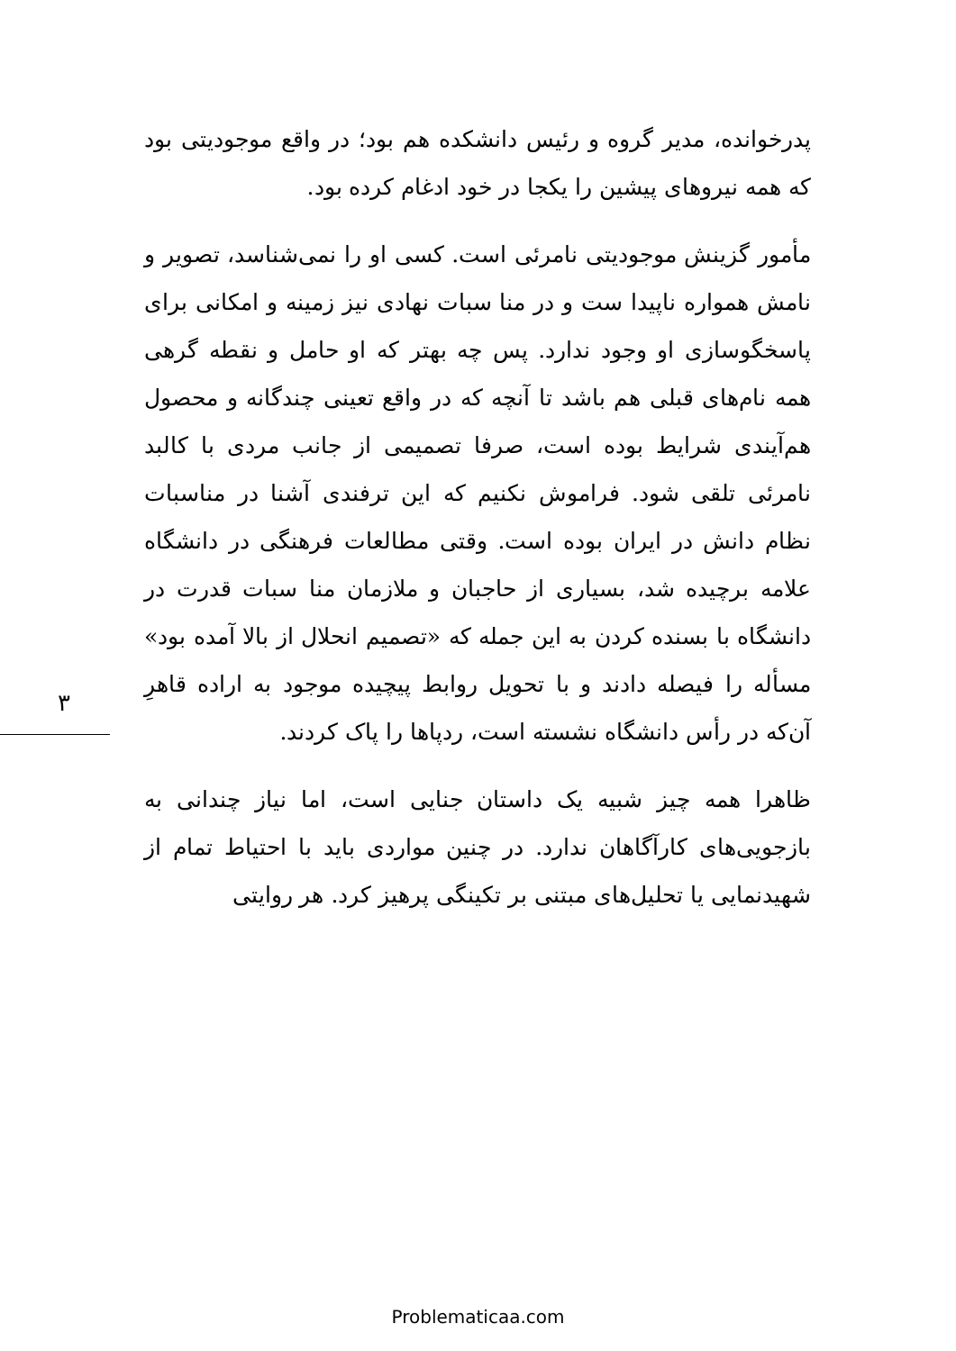۳
پدرخوانده، مدیر گروه و رئیس دانشکده هم بود؛ در واقع موجودیتی بود که همه نیروهای پیشین را یکجا در خود ادغام کرده بود.
مأمور گزینش موجودیتی نامرئی است. کسی او را نمی‌شناسد، تصویر و نامش همواره ناپیدا ست و در منا سبات نهادی نیز زمینه و امکانی برای پاسخگوسازی او وجود ندارد. پس چه بهتر که او حامل و نقطه گرهی همه نام‌های قبلی هم باشد تا آنچه که در واقع تعینی چندگانه و محصول هم‌آیندی شرایط بوده است، صرفا تصمیمی از جانب مردی با کالبد نامرئی تلقی شود. فراموش نکنیم که این ترفندی آشنا در مناسبات نظام دانش در ایران بوده است. وقتی مطالعات فرهنگی در دانشگاه علامه برچیده شد، بسیاری از حاجبان و ملازمان منا سبات قدرت در دانشگاه با بسنده کردن به این جمله که «تصمیم انحلال از بالا آمده بود» مسأله را فیصله دادند و با تحویل روابط پیچیده موجود به اراده قاهرِ آن‌که در رأس دانشگاه نشسته است، ردپاها را پاک کردند.
ظاهرا همه چیز شبیه یک داستان جنایی است، اما نیاز چندانی به بازجویی‌های کارآگاهان ندارد. در چنین مواردی باید با احتیاط تمام از شهیدنمایی یا تحلیل‌های مبتنی بر تکینگی پرهیز کرد. هر روایتی
Problematicaa.com